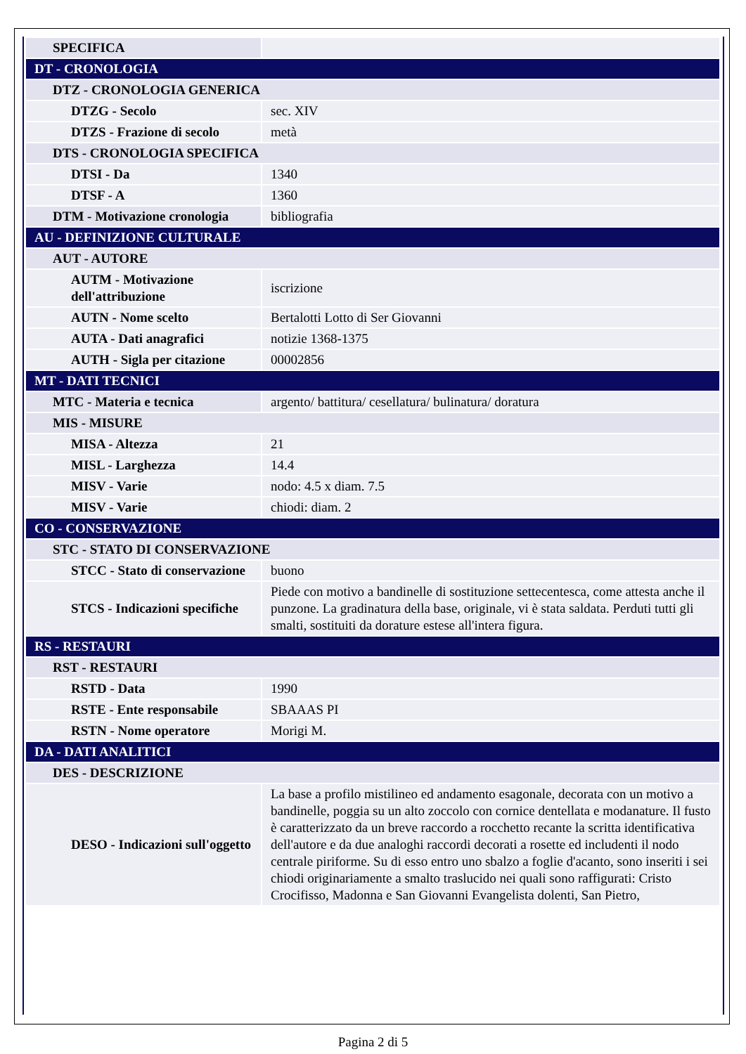| SPECIFICA | |
| DT - CRONOLOGIA | |
| DTZ - CRONOLOGIA GENERICA | |
| DTZG - Secolo | sec. XIV |
| DTZS - Frazione di secolo | metà |
| DTS - CRONOLOGIA SPECIFICA | |
| DTSI - Da | 1340 |
| DTSF - A | 1360 |
| DTM - Motivazione cronologia | bibliografia |
| AU - DEFINIZIONE CULTURALE | |
| AUT - AUTORE | |
| AUTM - Motivazione dell'attribuzione | iscrizione |
| AUTN - Nome scelto | Bertalotti Lotto di Ser Giovanni |
| AUTA - Dati anagrafici | notizie 1368-1375 |
| AUTH - Sigla per citazione | 00002856 |
| MT - DATI TECNICI | |
| MTC - Materia e tecnica | argento/ battitura/ cesellatura/ bulinatura/ doratura |
| MIS - MISURE | |
| MISA - Altezza | 21 |
| MISL - Larghezza | 14.4 |
| MISV - Varie | nodo: 4.5 x diam. 7.5 |
| MISV - Varie | chiodi: diam. 2 |
| CO - CONSERVAZIONE | |
| STC - STATO DI CONSERVAZIONE | |
| STCC - Stato di conservazione | buono |
| STCS - Indicazioni specifiche | Piede con motivo a bandinelle di sostituzione settecentesca, come attesta anche il punzone. La gradinatura della base, originale, vi è stata saldata. Perduti tutti gli smalti, sostituiti da dorature estese all'intera figura. |
| RS - RESTAURI | |
| RST - RESTAURI | |
| RSTD - Data | 1990 |
| RSTE - Ente responsabile | SBAAAS PI |
| RSTN - Nome operatore | Morigi M. |
| DA - DATI ANALITICI | |
| DES - DESCRIZIONE | |
| DESO - Indicazioni sull'oggetto | La base a profilo mistilineo ed andamento esagonale, decorata con un motivo a bandinelle, poggia su un alto zoccolo con cornice dentellata e modanature. Il fusto è caratterizzato da un breve raccordo a rocchetto recante la scritta identificativa dell'autore e da due analoghi raccordi decorati a rosette ed includenti il nodo centrale piriforme. Su di esso entro uno sbalzo a foglie d'acanto, sono inseriti i sei chiodi originariamente a smalto traslucido nei quali sono raffigurati: Cristo Crocifisso, Madonna e San Giovanni Evangelista dolenti, San Pietro, |
Pagina 2 di 5